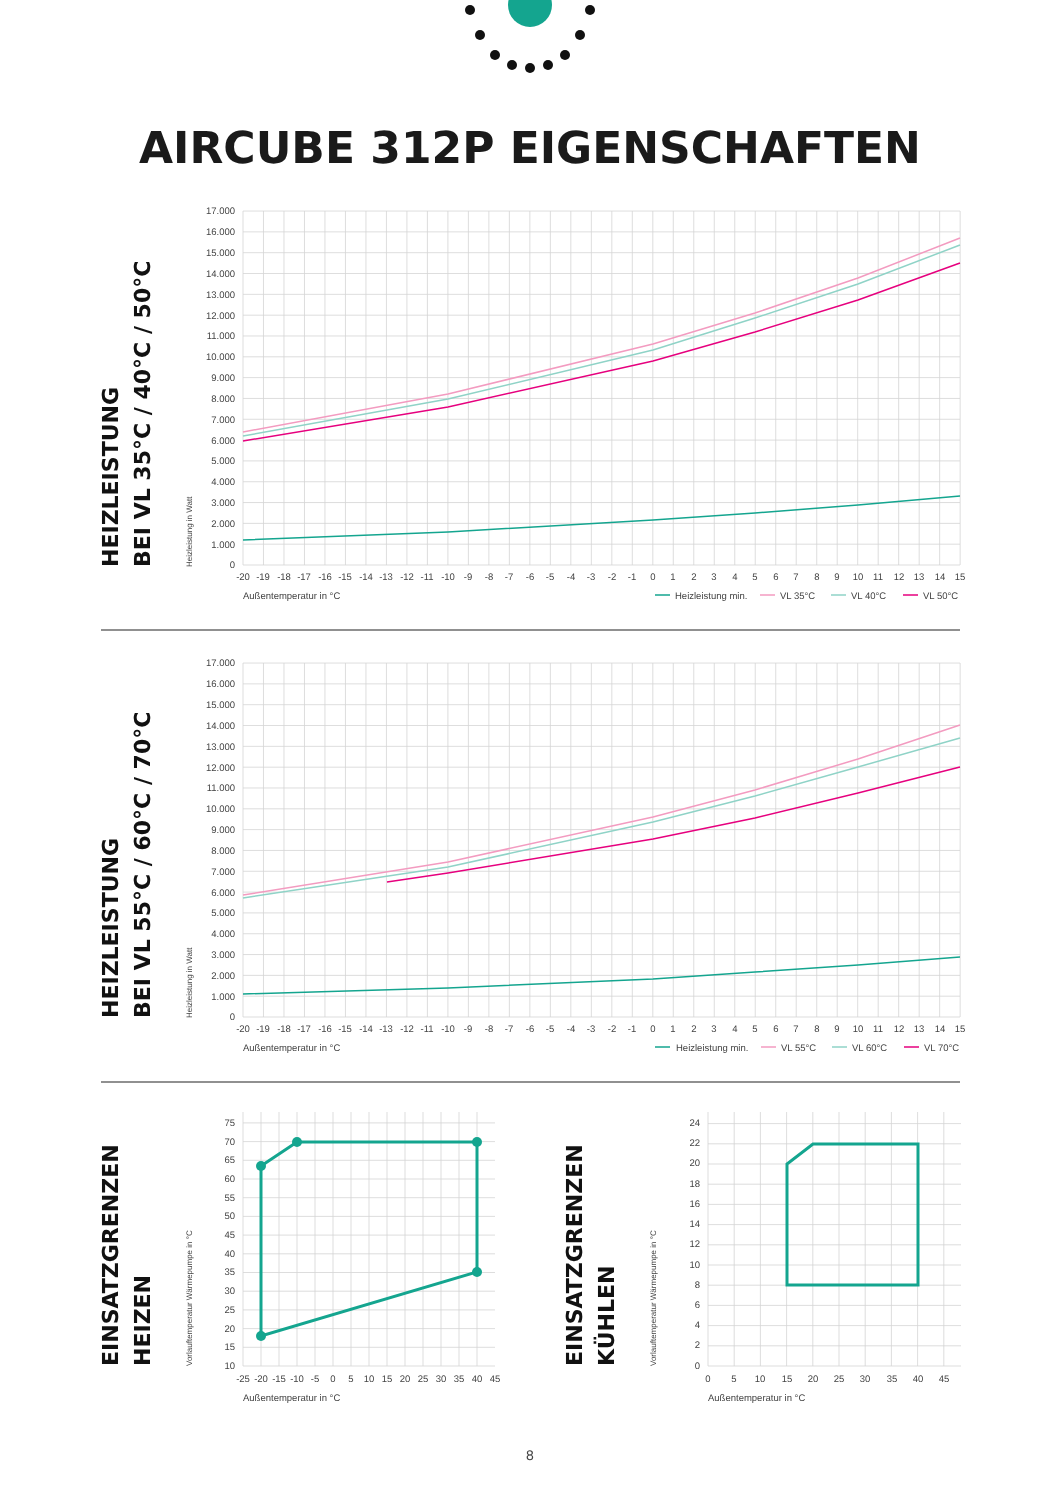AIRCUBE 312P EIGENSCHAFTEN
HEIZLEISTUNG
BEI VL 35°C / 40°C / 50°C
Heizleistung in Watt
17.000
16.000
15.000
14.000
13.000
12.000
11.000
10.000
9.000
8.000
7.000
6.000
5.000
4.000
3.000
2.000
1.000
0
-20
-19
-18
-17
-16
-15
-14
-13
-12
-11
-10
-9
-8
-7
-6
-5
-4
-3
-2
-1
0
1
2
3
4
5
6
7
8
9
10
11
12
13
14
15
Außentemperatur in °C
Heizleistung min.
VL 35°C
VL 40°C
VL 50°C
HEIZLEISTUNG
BEI VL 55°C / 60°C / 70°C
Heizleistung in Watt
17.000
16.000
15.000
14.000
13.000
12.000
11.000
10.000
9.000
8.000
7.000
6.000
5.000
4.000
3.000
2.000
1.000
0
-20
-19
-18
-17
-16
-15
-14
-13
-12
-11
-10
-9
-8
-7
-6
-5
-4
-3
-2
-1
0
1
2
3
4
5
6
7
8
9
10
11
12
13
14
15
Außentemperatur in °C
Heizleistung min.
VL 55°C
VL 60°C
VL 70°C
EINSATZGRENZEN
HEIZEN
Vorlauftemperatur Wärmepumpe in °C
75
70
65
60
55
50
45
40
35
30
25
20
15
10
-25
-20
-15
-10
-5
0
5
10
15
20
25
30
35
40
45
Außentemperatur in °C
EINSATZGRENZEN
KÜHLEN
Vorlauftemperatur Wärmepumpe in °C
24
22
20
18
16
14
12
10
8
6
4
2
0
0
5
10
15
20
25
30
35
40
45
Außentemperatur in °C
8